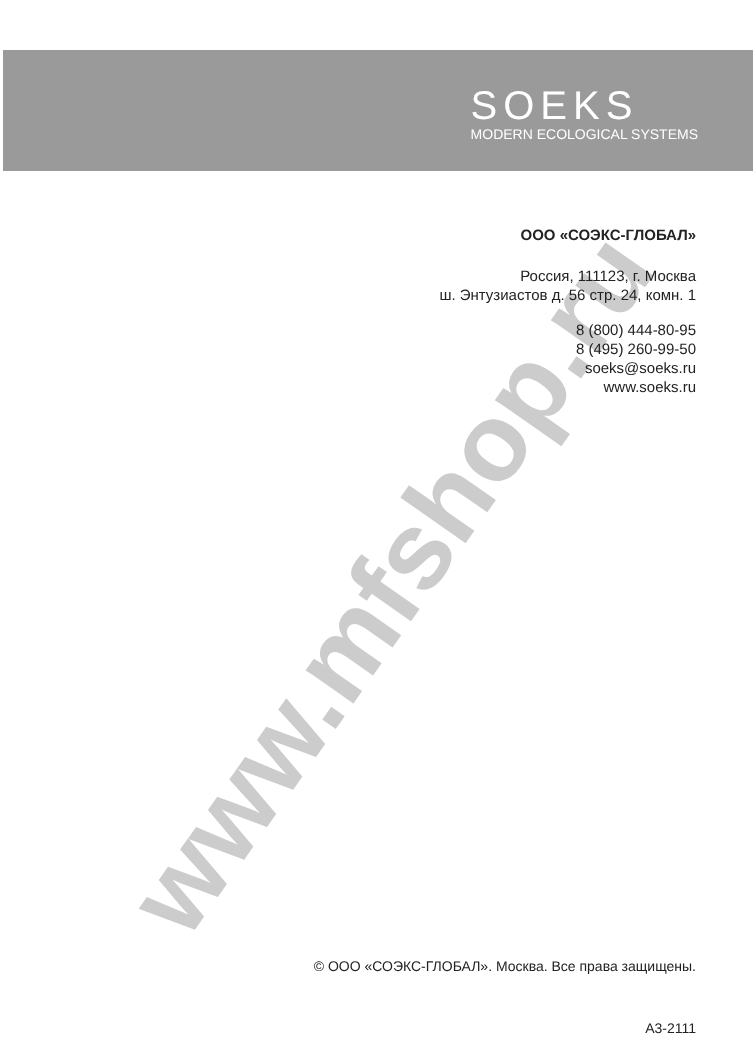www.mfshop.ru
SOEKS
MODERN ECOLOGICAL SYSTEMS
ООО «СОЭКС-ГЛОБАЛ»
Россия, 111123, г. Москва
ш. Энтузиастов д. 56 стр. 24, комн. 1
8 (800) 444-80-95
8 (495) 260-99-50
soeks@soeks.ru
www.soeks.ru
© ООО «СОЭКС-ГЛОБАЛ». Москва. Все права защищены.
А3-2111